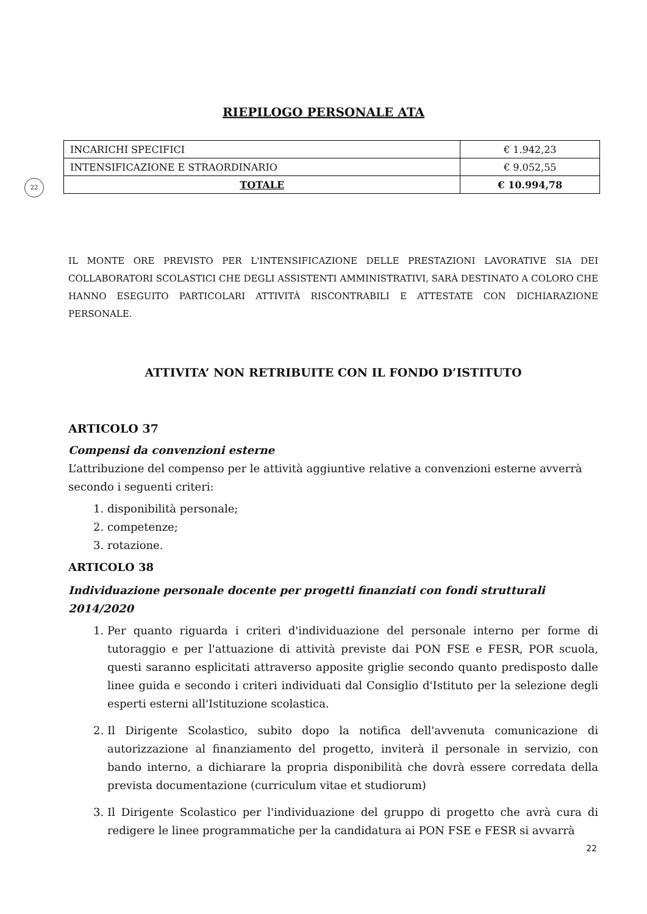RIEPILOGO PERSONALE ATA
22
| INCARICHI SPECIFICI | € 1.942,23 |
| INTENSIFICAZIONE E STRAORDINARIO | € 9.052,55 |
| TOTALE | € 10.994,78 |
IL MONTE ORE PREVISTO PER L'INTENSIFICAZIONE DELLE PRESTAZIONI LAVORATIVE SIA DEI COLLABORATORI SCOLASTICI CHE DEGLI ASSISTENTI AMMINISTRATIVI, SARÀ DESTINATO A COLORO CHE HANNO ESEGUITO PARTICOLARI ATTIVITÀ RISCONTRABILI E ATTESTATE CON DICHIARAZIONE PERSONALE.
ATTIVITA’ NON RETRIBUITE CON IL FONDO D’ISTITUTO
ARTICOLO 37
Compensi da convenzioni esterne
L’attribuzione del compenso per le attività aggiuntive relative a convenzioni esterne avverrà secondo i seguenti criteri:
1. disponibilità personale;
2. competenze;
3. rotazione.
ARTICOLO 38
Individuazione personale docente per progetti finanziati con fondi strutturali 2014/2020
1. Per quanto riguarda i criteri d'individuazione del personale interno per forme di tutoraggio e per l'attuazione di attività previste dai PON FSE e FESR, POR scuola, questi saranno esplicitati attraverso apposite griglie secondo quanto predisposto dalle linee guida e secondo i criteri individuati dal Consiglio d'Istituto per la selezione degli esperti esterni all'Istituzione scolastica.
2. Il Dirigente Scolastico, subito dopo la notifica dell'avvenuta comunicazione di autorizzazione al finanziamento del progetto, inviterà il personale in servizio, con bando interno, a dichiarare la propria disponibilità che dovrà essere corredata della prevista documentazione (curriculum vitae et studiorum)
3. Il Dirigente Scolastico per l'individuazione del gruppo di progetto che avrà cura di redigere le linee programmatiche per la candidatura ai PON FSE e FESR si avvarrà
22